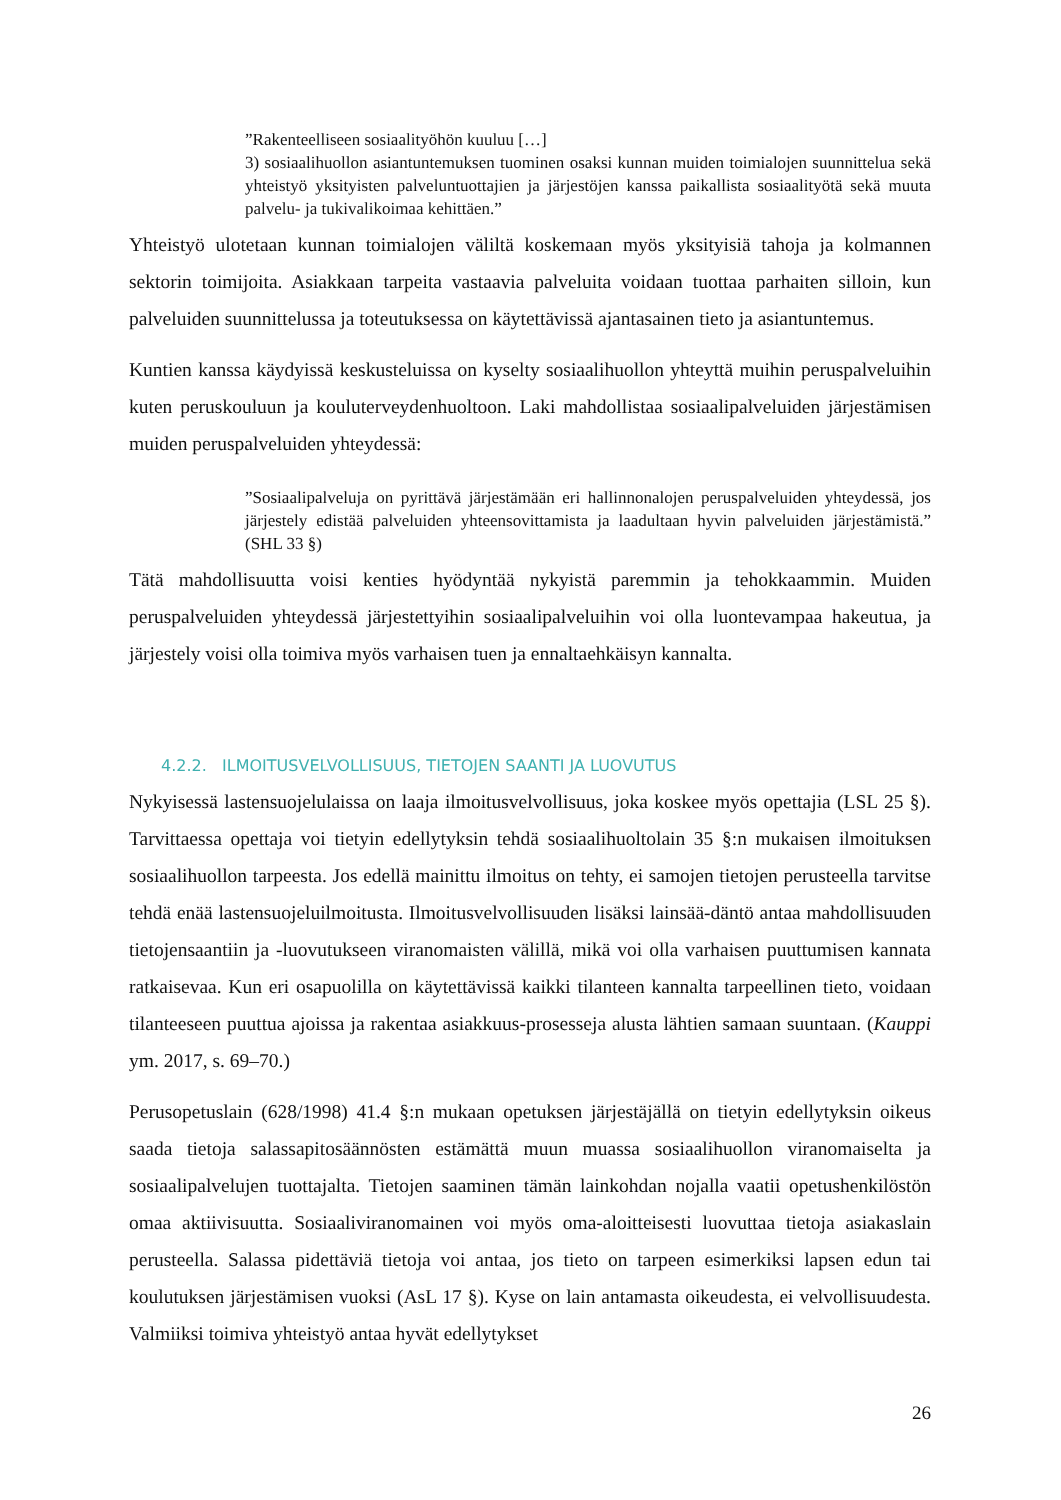”Rakenteelliseen sosiaalityöhön kuuluu […]
3) sosiaalihuollon asiantuntemuksen tuominen osaksi kunnan muiden toimialojen suunnittelua sekä yhteistyö yksityisten palveluntuottajien ja järjestöjen kanssa paikallista sosiaalityötä sekä muuta palvelu- ja tukivalikoimaa kehittäen.”
Yhteistyö ulotetaan kunnan toimialojen väliltä koskemaan myös yksityisiä tahoja ja kolmannen sektorin toimijoita. Asiakkaan tarpeita vastaavia palveluita voidaan tuottaa parhaiten silloin, kun palveluiden suunnittelussa ja toteutuksessa on käytettävissä ajantasainen tieto ja asiantuntemus.
Kuntien kanssa käydyissä keskusteluissa on kyselty sosiaalihuollon yhteyttä muihin peruspalveluihin kuten peruskouluun ja kouluterveydenhuoltoon. Laki mahdollistaa sosiaalipalveluiden järjestämisen muiden peruspalveluiden yhteydessä:
”Sosiaalipalveluja on pyrittävä järjestämään eri hallinnonalojen peruspalveluiden yhteydessä, jos järjestely edistää palveluiden yhteensovittamista ja laadultaan hyvin palveluiden järjestämistä.” (SHL 33 §)
Tätä mahdollisuutta voisi kenties hyödyntää nykyistä paremmin ja tehokkaammin. Muiden peruspalveluiden yhteydessä järjestettyihin sosiaalipalveluihin voi olla luontevampaa hakeutua, ja järjestely voisi olla toimiva myös varhaisen tuen ja ennaltaehkäisyn kannalta.
4.2.2. ILMOITUSVELVOLLISUUS, TIETOJEN SAANTI JA LUOVUTUS
Nykyisessä lastensuojelulaissa on laaja ilmoitusvelvollisuus, joka koskee myös opettajia (LSL 25 §). Tarvittaessa opettaja voi tietyin edellytyksin tehdä sosiaalihuoltolain 35 §:n mukaisen ilmoituksen sosiaalihuollon tarpeesta. Jos edellä mainittu ilmoitus on tehty, ei samojen tietojen perusteella tarvitse tehdä enää lastensuojeluilmoitusta. Ilmoitusvelvollisuuden lisäksi lainsää-däntö antaa mahdollisuuden tietojensaantiin ja -luovutukseen viranomaisten välillä, mikä voi olla varhaisen puuttumisen kannata ratkaisevaa. Kun eri osapuolilla on käytettävissä kaikki tilanteen kannalta tarpeellinen tieto, voidaan tilanteeseen puuttua ajoissa ja rakentaa asiakkuus-prosesseja alusta lähtien samaan suuntaan. (Kauppi ym. 2017, s. 69–70.)
Perusopetuslain (628/1998) 41.4 §:n mukaan opetuksen järjestäjällä on tietyin edellytyksin oikeus saada tietoja salassapitosäännösten estämättä muun muassa sosiaalihuollon viranomaiselta ja sosiaalipalvelujen tuottajalta. Tietojen saaminen tämän lainkohdan nojalla vaatii opetushenkilöstön omaa aktiivisuutta. Sosiaaliviranomainen voi myös oma-aloitteisesti luovuttaa tietoja asiakaslain perusteella. Salassa pidettäviä tietoja voi antaa, jos tieto on tarpeen esimerkiksi lapsen edun tai koulutuksen järjestämisen vuoksi (AsL 17 §). Kyse on lain antamasta oikeudesta, ei velvollisuudesta. Valmiiksi toimiva yhteistyö antaa hyvät edellytykset
26